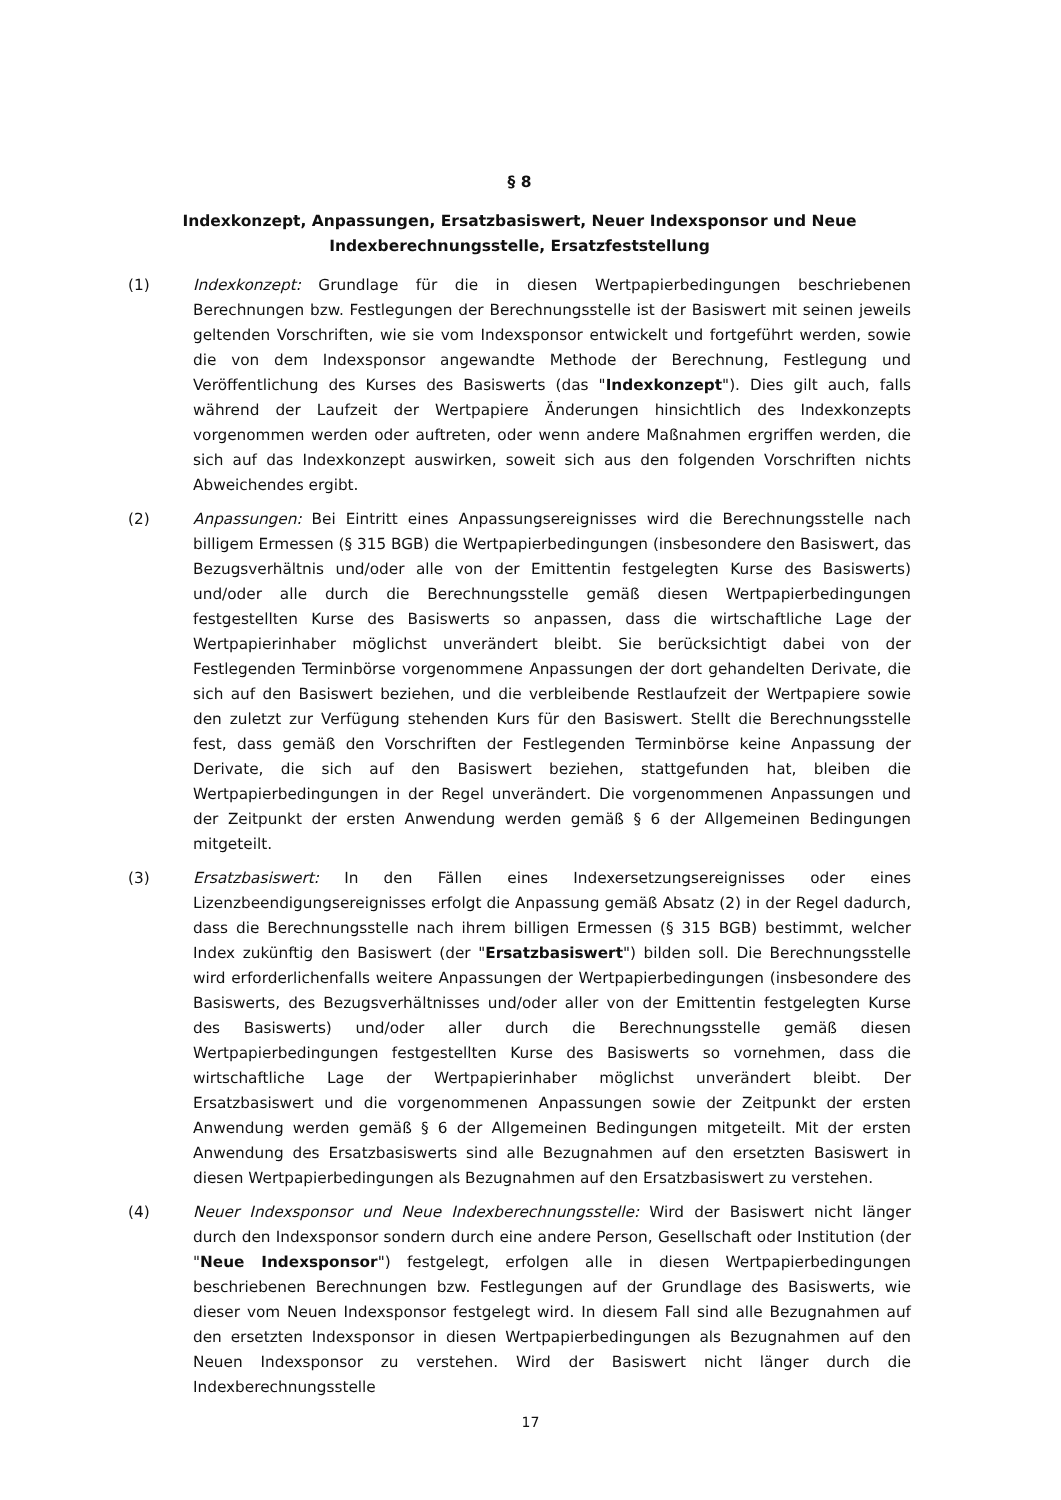§ 8
Indexkonzept, Anpassungen, Ersatzbasiswert, Neuer Indexsponsor und Neue Indexberechnungsstelle, Ersatzfeststellung
(1) Indexkonzept: Grundlage für die in diesen Wertpapierbedingungen beschriebenen Berechnungen bzw. Festlegungen der Berechnungsstelle ist der Basiswert mit seinen jeweils geltenden Vorschriften, wie sie vom Indexsponsor entwickelt und fortgeführt werden, sowie die von dem Indexsponsor angewandte Methode der Berechnung, Festlegung und Veröffentlichung des Kurses des Basiswerts (das "Indexkonzept"). Dies gilt auch, falls während der Laufzeit der Wertpapiere Änderungen hinsichtlich des Indexkonzepts vorgenommen werden oder auftreten, oder wenn andere Maßnahmen ergriffen werden, die sich auf das Indexkonzept auswirken, soweit sich aus den folgenden Vorschriften nichts Abweichendes ergibt.
(2) Anpassungen: Bei Eintritt eines Anpassungsereignisses wird die Berechnungsstelle nach billigem Ermessen (§ 315 BGB) die Wertpapierbedingungen (insbesondere den Basiswert, das Bezugsverhältnis und/oder alle von der Emittentin festgelegten Kurse des Basiswerts) und/oder alle durch die Berechnungsstelle gemäß diesen Wertpapierbedingungen festgestellten Kurse des Basiswerts so anpassen, dass die wirtschaftliche Lage der Wertpapierinhaber möglichst unverändert bleibt. Sie berücksichtigt dabei von der Festlegenden Terminbörse vorgenommene Anpassungen der dort gehandelten Derivate, die sich auf den Basiswert beziehen, und die verbleibende Restlaufzeit der Wertpapiere sowie den zuletzt zur Verfügung stehenden Kurs für den Basiswert. Stellt die Berechnungsstelle fest, dass gemäß den Vorschriften der Festlegenden Terminbörse keine Anpassung der Derivate, die sich auf den Basiswert beziehen, stattgefunden hat, bleiben die Wertpapierbedingungen in der Regel unverändert. Die vorgenommenen Anpassungen und der Zeitpunkt der ersten Anwendung werden gemäß § 6 der Allgemeinen Bedingungen mitgeteilt.
(3) Ersatzbasiswert: In den Fällen eines Indexersetzungsereignisses oder eines Lizenzbeendigungsereignisses erfolgt die Anpassung gemäß Absatz (2) in der Regel dadurch, dass die Berechnungsstelle nach ihrem billigen Ermessen (§ 315 BGB) bestimmt, welcher Index zukünftig den Basiswert (der "Ersatzbasiswert") bilden soll. Die Berechnungsstelle wird erforderlichenfalls weitere Anpassungen der Wertpapierbedingungen (insbesondere des Basiswerts, des Bezugsverhältnisses und/oder aller von der Emittentin festgelegten Kurse des Basiswerts) und/oder aller durch die Berechnungsstelle gemäß diesen Wertpapierbedingungen festgestellten Kurse des Basiswerts so vornehmen, dass die wirtschaftliche Lage der Wertpapierinhaber möglichst unverändert bleibt. Der Ersatzbasiswert und die vorgenommenen Anpassungen sowie der Zeitpunkt der ersten Anwendung werden gemäß § 6 der Allgemeinen Bedingungen mitgeteilt. Mit der ersten Anwendung des Ersatzbasiswerts sind alle Bezugnahmen auf den ersetzten Basiswert in diesen Wertpapierbedingungen als Bezugnahmen auf den Ersatzbasiswert zu verstehen.
(4) Neuer Indexsponsor und Neue Indexberechnungsstelle: Wird der Basiswert nicht länger durch den Indexsponsor sondern durch eine andere Person, Gesellschaft oder Institution (der "Neue Indexsponsor") festgelegt, erfolgen alle in diesen Wertpapierbedingungen beschriebenen Berechnungen bzw. Festlegungen auf der Grundlage des Basiswerts, wie dieser vom Neuen Indexsponsor festgelegt wird. In diesem Fall sind alle Bezugnahmen auf den ersetzten Indexsponsor in diesen Wertpapierbedingungen als Bezugnahmen auf den Neuen Indexsponsor zu verstehen. Wird der Basiswert nicht länger durch die Indexberechnungsstelle
17